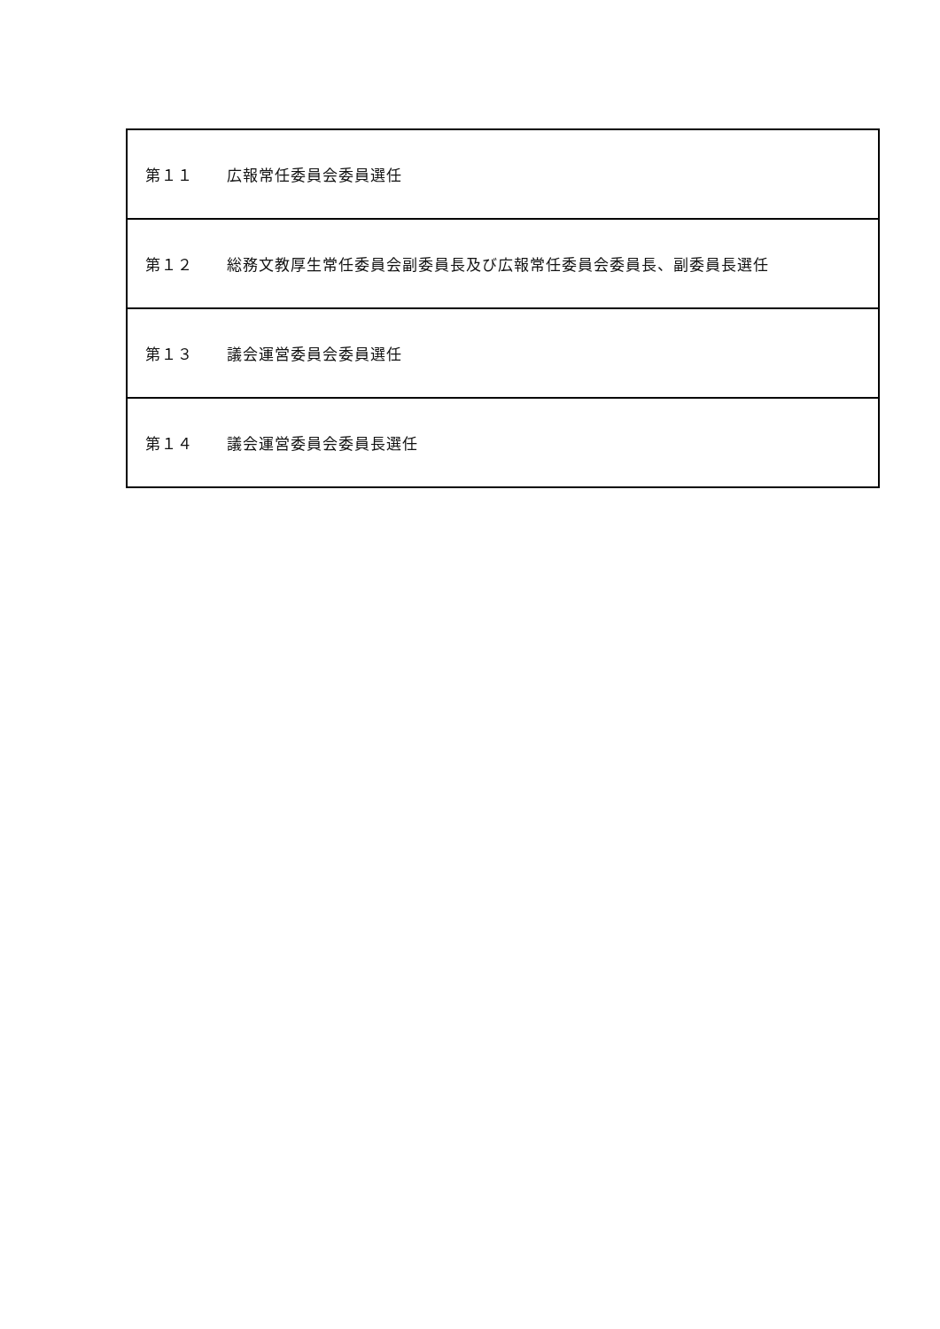| 第１１ 広報常任委員会委員選任 |
| 第１２ 総務文教厚生常任委員会副委員長及び広報常任委員会委員長、副委員長選任 |
| 第１３ 議会運営委員会委員選任 |
| 第１４ 議会運営委員会委員長選任 |